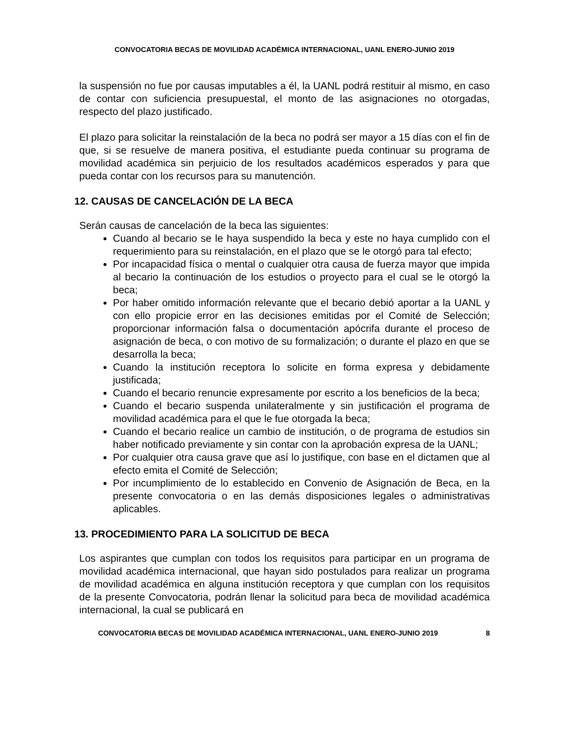CONVOCATORIA BECAS DE MOVILIDAD ACADÉMICA INTERNACIONAL, UANL ENERO-JUNIO 2019
la suspensión no fue por causas imputables a él, la UANL podrá restituir al mismo, en caso de contar con suficiencia presupuestal, el monto de las asignaciones no otorgadas, respecto del plazo justificado.
El plazo para solicitar la reinstalación de la beca no podrá ser mayor a 15 días con el fin de que, si se resuelve de manera positiva, el estudiante pueda continuar su programa de movilidad académica sin perjuicio de los resultados académicos esperados y para que pueda contar con los recursos para su manutención.
12. CAUSAS DE CANCELACIÓN DE LA BECA
Serán causas de cancelación de la beca las siguientes:
Cuando al becario se le haya suspendido la beca y este no haya cumplido con el requerimiento para su reinstalación, en el plazo que se le otorgó para tal efecto;
Por incapacidad física o mental o cualquier otra causa de fuerza mayor que impida al becario la continuación de los estudios o proyecto para el cual se le otorgó la beca;
Por haber omitido información relevante que el becario debió aportar a la UANL y con ello propicie error en las decisiones emitidas por el Comité de Selección; proporcionar información falsa o documentación apócrifa durante el proceso de asignación de beca, o con motivo de su formalización; o durante el plazo en que se desarrolla la beca;
Cuando la institución receptora lo solicite en forma expresa y debidamente justificada;
Cuando el becario renuncie expresamente por escrito a los beneficios de la beca;
Cuando el becario suspenda unilateralmente y sin justificación el programa de movilidad académica para el que le fue otorgada la beca;
Cuando el becario realice un cambio de institución, o de programa de estudios sin haber notificado previamente y sin contar con la aprobación expresa de la UANL;
Por cualquier otra causa grave que así lo justifique, con base en el dictamen que al efecto emita el Comité de Selección;
Por incumplimiento de lo establecido en Convenio de Asignación de Beca, en la presente convocatoria o en las demás disposiciones legales o administrativas aplicables.
13. PROCEDIMIENTO PARA LA SOLICITUD DE BECA
Los aspirantes que cumplan con todos los requisitos para participar en un programa de movilidad académica internacional, que hayan sido postulados para realizar un programa de movilidad académica en alguna institución receptora y que cumplan con los requisitos de la presente Convocatoria, podrán llenar la solicitud para beca de movilidad académica internacional, la cual se publicará en
CONVOCATORIA BECAS DE MOVILIDAD ACADÉMICA INTERNACIONAL, UANL ENERO-JUNIO 2019 8